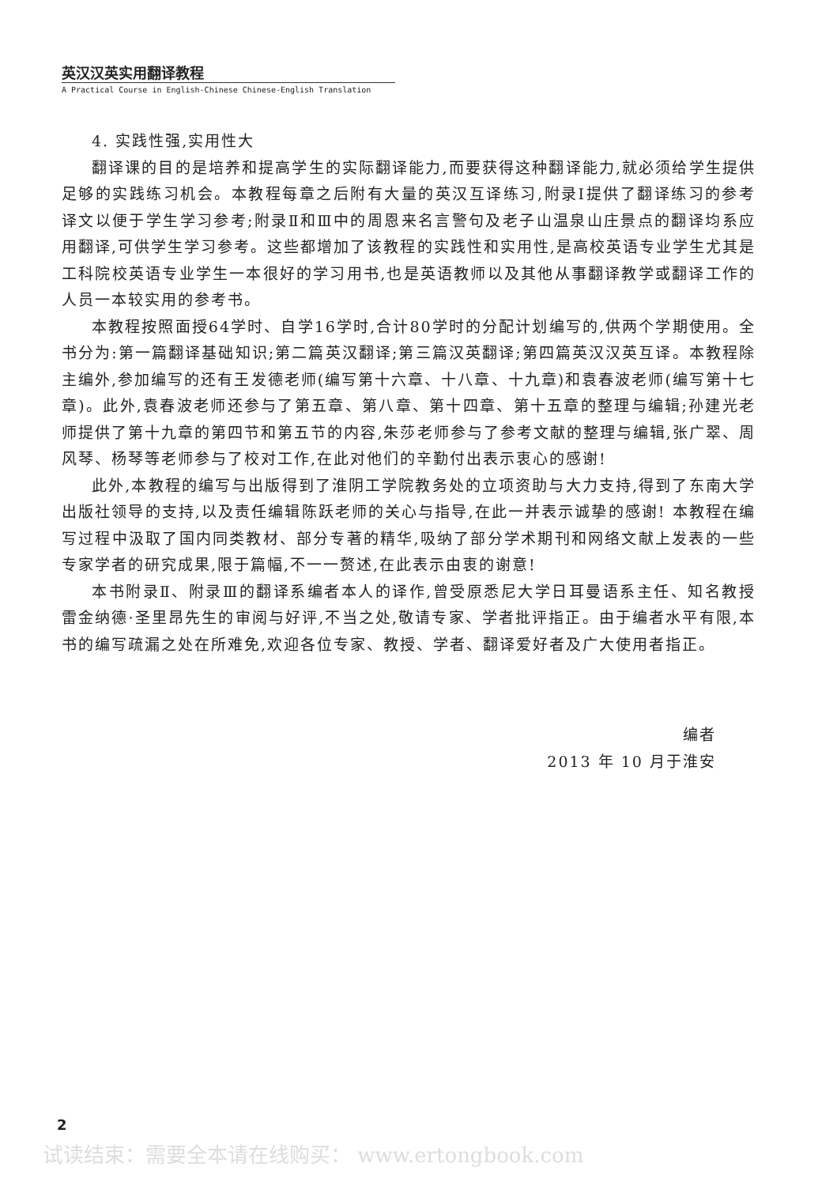英汉汉英实用翻译教程
A Practical Course in English-Chinese Chinese-English Translation
4. 实践性强,实用性大
翻译课的目的是培养和提高学生的实际翻译能力,而要获得这种翻译能力,就必须给学生提供足够的实践练习机会。本教程每章之后附有大量的英汉互译练习,附录Ⅰ提供了翻译练习的参考译文以便于学生学习参考;附录Ⅱ和Ⅲ中的周恩来名言警句及老子山温泉山庄景点的翻译均系应用翻译,可供学生学习参考。这些都增加了该教程的实践性和实用性,是高校英语专业学生尤其是工科院校英语专业学生一本很好的学习用书,也是英语教师以及其他从事翻译教学或翻译工作的人员一本较实用的参考书。
本教程按照面授64学时、自学16学时,合计80学时的分配计划编写的,供两个学期使用。全书分为:第一篇翻译基础知识;第二篇英汉翻译;第三篇汉英翻译;第四篇英汉汉英互译。本教程除主编外,参加编写的还有王发德老师(编写第十六章、十八章、十九章)和袁春波老师(编写第十七章)。此外,袁春波老师还参与了第五章、第八章、第十四章、第十五章的整理与编辑;孙建光老师提供了第十九章的第四节和第五节的内容,朱莎老师参与了参考文献的整理与编辑,张广翠、周风琴、杨琴等老师参与了校对工作,在此对他们的辛勤付出表示衷心的感谢!
此外,本教程的编写与出版得到了淮阴工学院教务处的立项资助与大力支持,得到了东南大学出版社领导的支持,以及责任编辑陈跃老师的关心与指导,在此一并表示诚挚的感谢! 本教程在编写过程中汲取了国内同类教材、部分专著的精华,吸纳了部分学术期刊和网络文献上发表的一些专家学者的研究成果,限于篇幅,不一一赘述,在此表示由衷的谢意!
本书附录Ⅱ、附录Ⅲ的翻译系编者本人的译作,曾受原悉尼大学日耳曼语系主任、知名教授雷金纳德·圣里昂先生的审阅与好评,不当之处,敬请专家、学者批评指正。由于编者水平有限,本书的编写疏漏之处在所难免,欢迎各位专家、教授、学者、翻译爱好者及广大使用者指正。
编者
2013 年 10 月于淮安
2
试读结束：需要全本请在线购买： www.ertongbook.com